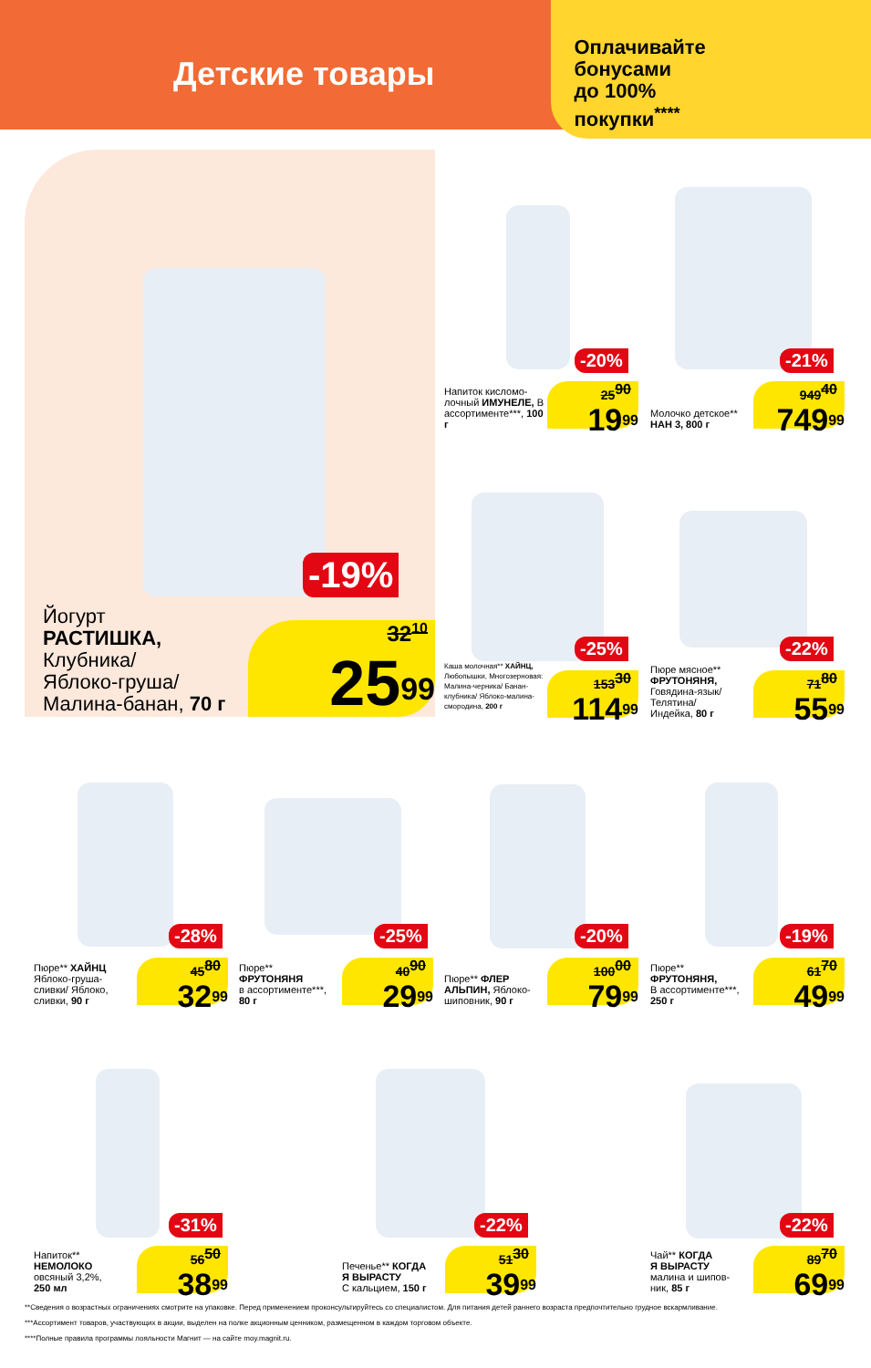Детские товары
Оплачивайте
бонусами
до 100%
покупки<sup>****</sup>
-19%
Йогурт
РАСТИШКА,
Клубника/
Яблоко-груша/
Малина-банан, 70 г
32<sup>10</sup>
25<sup>99</sup>
-20%
Напиток кисломо-лочный ИМУНЕЛЕ, В ассортименте***, 100 г
25<sup>90</sup>
19<sup>99</sup>
-21%
Молочко детское**
НАН 3, 800 г
949<sup>40</sup>
749<sup>99</sup>
-25%
Каша молочная** ХАЙНЦ, Любопышки, Многозерновая: Малина-черника/ Банан-клубника/ Яблоко-малина-смородина, 200 г
153<sup>30</sup>
114<sup>99</sup>
-22%
Пюре мясное**
ФРУТОНЯНЯ,
Говядина-язык/
Телятина/
Индейка, 80 г
71<sup>80</sup>
55<sup>99</sup>
-28%
Пюре** ХАЙНЦ
Яблоко-груша-
сливки/ Яблоко,
сливки, 90 г
45<sup>80</sup>
32<sup>99</sup>
-25%
Пюре**
ФРУТОНЯНЯ
в ассортименте***,
80 г
40<sup>90</sup>
29<sup>99</sup>
-20%
Пюре** ФЛЕР
АЛЬПИН, Яблоко-
шиповник, 90 г
100<sup>00</sup>
79<sup>99</sup>
-19%
Пюре**
ФРУТОНЯНЯ,
В ассортименте***,
250 г
61<sup>70</sup>
49<sup>99</sup>
-31%
Напиток**
НЕМОЛОКО
овсяный 3,2%,
250 мл
56<sup>50</sup>
38<sup>99</sup>
-22%
Печенье** КОГДА
Я ВЫРАСТУ
С кальцием, 150 г
51<sup>30</sup>
39<sup>99</sup>
-22%
Чай** КОГДА
Я ВЫРАСТУ
малина и шипов-
ник, 85 г
89<sup>70</sup>
69<sup>99</sup>
**Сведения о возрастных ограничениях смотрите на упаковке. Перед применением проконсультируйтесь со специалистом. Для питания детей раннего возраста предпочтительно грудное вскармливание.
***Ассортимент товаров, участвующих в акции, выделен на полке акционным ценником, размещенном в каждом торговом объекте.
****Полные правила программы лояльности Магнит — на сайте moy.magnit.ru.